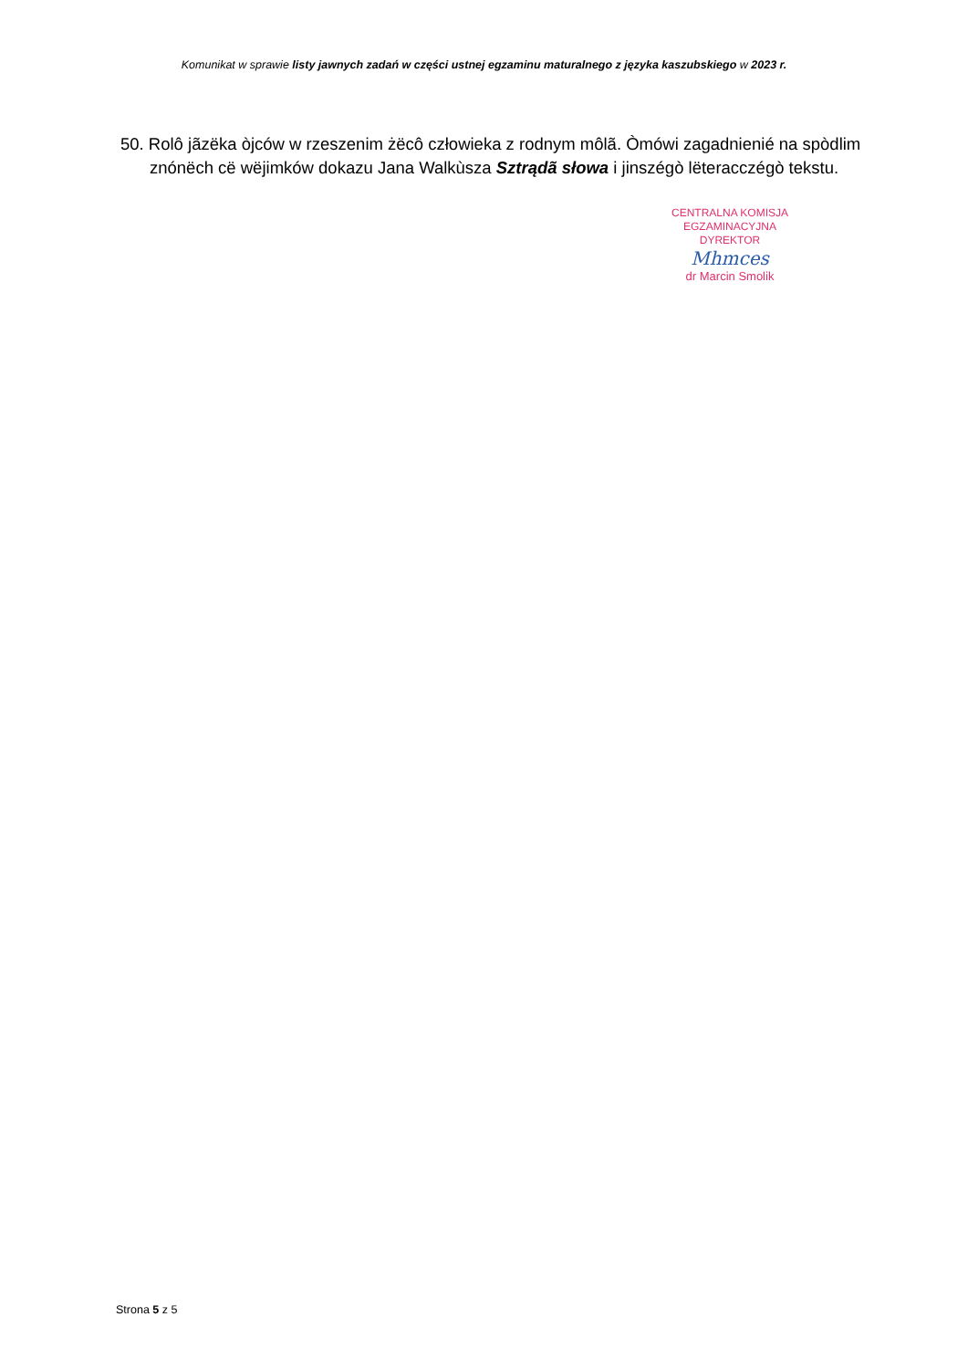Komunikat w sprawie listy jawnych zadań w części ustnej egzaminu maturalnego z języka kaszubskiego w 2023 r.
50. Rolô jãzëka òjców w rzeszenim żëcô człowieka z rodnym môlã. Òmówi zagadnienié na spòdlim znónëch cë wëjimków dokazu Jana Walkùsza Sztrądã słowa i jinszégò lëteracczégò tekstu.
CENTRALNA KOMISJA EGZAMINACYJNA
DYREKTOR
Mhmces
dr Marcin Smolik
Strona 5 z 5